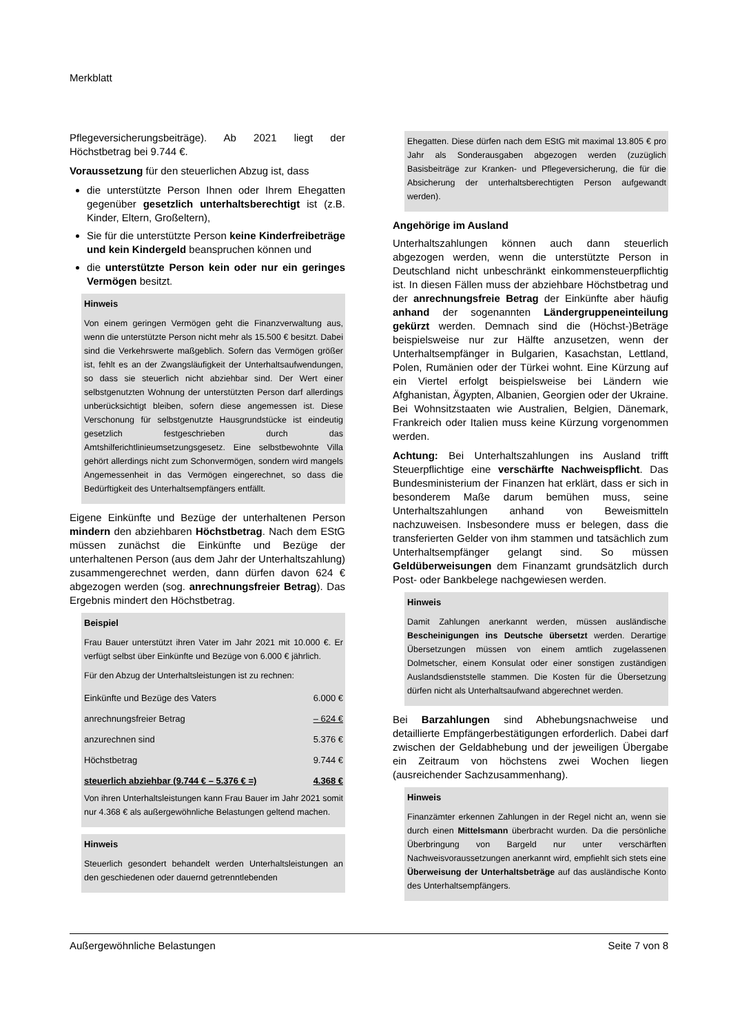Merkblatt
Pflegeversicherungsbeiträge). Ab 2021 liegt der Höchstbetrag bei 9.744 €.
Voraussetzung für den steuerlichen Abzug ist, dass
die unterstützte Person Ihnen oder Ihrem Ehegatten gegenüber gesetzlich unterhaltsberechtigt ist (z.B. Kinder, Eltern, Großeltern),
Sie für die unterstützte Person keine Kinderfreibeträge und kein Kindergeld beanspruchen können und
die unterstützte Person kein oder nur ein geringes Vermögen besitzt.
Hinweis
Von einem geringen Vermögen geht die Finanzverwaltung aus, wenn die unterstützte Person nicht mehr als 15.500 € besitzt. Dabei sind die Verkehrswerte maßgeblich. Sofern das Vermögen größer ist, fehlt es an der Zwangsläufigkeit der Unterhaltsaufwendungen, so dass sie steuerlich nicht abziehbar sind. Der Wert einer selbstgenutzten Wohnung der unterstützten Person darf allerdings unberücksichtigt bleiben, sofern diese angemessen ist. Diese Verschonung für selbstgenutzte Hausgrundstücke ist eindeutig gesetzlich festgeschrieben durch das Amtshilferichtlinieumsetzungsgesetz. Eine selbstbewohnte Villa gehört allerdings nicht zum Schonvermögen, sondern wird mangels Angemessenheit in das Vermögen eingerechnet, so dass die Bedürftigkeit des Unterhaltsempfängers entfällt.
Eigene Einkünfte und Bezüge der unterhaltenen Person mindern den abziehbaren Höchstbetrag. Nach dem EStG müssen zunächst die Einkünfte und Bezüge der unterhaltenen Person (aus dem Jahr der Unterhaltszahlung) zusammengerechnet werden, dann dürfen davon 624 € abgezogen werden (sog. anrechnungsfreier Betrag). Das Ergebnis mindert den Höchstbetrag.
Beispiel
Frau Bauer unterstützt ihren Vater im Jahr 2021 mit 10.000 €. Er verfügt selbst über Einkünfte und Bezüge von 6.000 € jährlich.
Für den Abzug der Unterhaltsleistungen ist zu rechnen:
| Einkünfte und Bezüge des Vaters | 6.000 € |
| anrechnungsfreier Betrag | – 624 € |
| anzurechnen sind | 5.376 € |
| Höchstbetrag | 9.744 € |
| steuerlich abziehbar (9.744 € – 5.376 € =) | 4.368 € |
Von ihren Unterhaltsleistungen kann Frau Bauer im Jahr 2021 somit nur 4.368 € als außergewöhnliche Belastungen geltend machen.
Hinweis
Steuerlich gesondert behandelt werden Unterhaltsleistungen an den geschiedenen oder dauernd getrenntlebenden
Ehegatten. Diese dürfen nach dem EStG mit maximal 13.805 € pro Jahr als Sonderausgaben abgezogen werden (zuzüglich Basisbeiträge zur Kranken- und Pflegeversicherung, die für die Absicherung der unterhaltsberechtigten Person aufgewandt werden).
Angehörige im Ausland
Unterhaltszahlungen können auch dann steuerlich abgezogen werden, wenn die unterstützte Person in Deutschland nicht unbeschränkt einkommensteuerpflichtig ist. In diesen Fällen muss der abziehbare Höchstbetrag und der anrechnungsfreie Betrag der Einkünfte aber häufig anhand der sogenannten Ländergruppeneinteilung gekürzt werden. Demnach sind die (Höchst-)Beträge beispielsweise nur zur Hälfte anzusetzen, wenn der Unterhaltsempfänger in Bulgarien, Kasachstan, Lettland, Polen, Rumänien oder der Türkei wohnt. Eine Kürzung auf ein Viertel erfolgt beispielsweise bei Ländern wie Afghanistan, Ägypten, Albanien, Georgien oder der Ukraine. Bei Wohnsitzstaaten wie Australien, Belgien, Dänemark, Frankreich oder Italien muss keine Kürzung vorgenommen werden.
Achtung: Bei Unterhaltszahlungen ins Ausland trifft Steuerpflichtige eine verschärfte Nachweispflicht. Das Bundesministerium der Finanzen hat erklärt, dass er sich in besonderem Maße darum bemühen muss, seine Unterhaltszahlungen anhand von Beweismitteln nachzuweisen. Insbesondere muss er belegen, dass die transferierten Gelder von ihm stammen und tatsächlich zum Unterhaltsempfänger gelangt sind. So müssen Geldüberweisungen dem Finanzamt grundsätzlich durch Post- oder Bankbelege nachgewiesen werden.
Hinweis
Damit Zahlungen anerkannt werden, müssen ausländische Bescheinigungen ins Deutsche übersetzt werden. Derartige Übersetzungen müssen von einem amtlich zugelassenen Dolmetscher, einem Konsulat oder einer sonstigen zuständigen Auslandsdienststelle stammen. Die Kosten für die Übersetzung dürfen nicht als Unterhaltsaufwand abgerechnet werden.
Bei Barzahlungen sind Abhebungsnachweise und detaillierte Empfängerbestätigungen erforderlich. Dabei darf zwischen der Geldabhebung und der jeweiligen Übergabe ein Zeitraum von höchstens zwei Wochen liegen (ausreichender Sachzusammenhang).
Hinweis
Finanzämter erkennen Zahlungen in der Regel nicht an, wenn sie durch einen Mittelsmann überbracht wurden. Da die persönliche Überbringung von Bargeld nur unter verschärften Nachweisvoraussetzungen anerkannt wird, empfiehlt sich stets eine Überweisung der Unterhaltsbeträge auf das ausländische Konto des Unterhaltsempfängers.
Außergewöhnliche Belastungen Seite 7 von 8